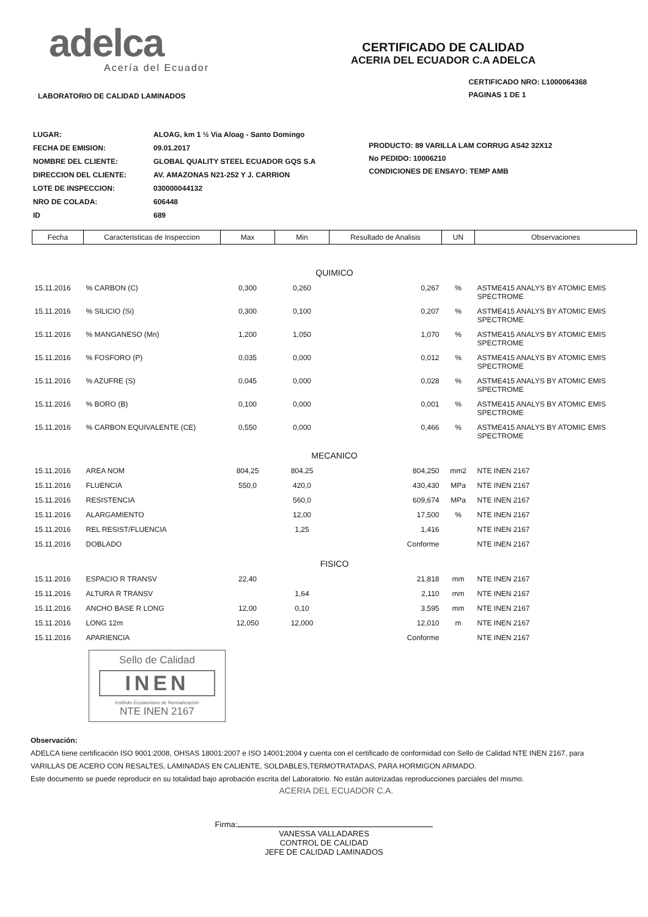adelca
Acería del Ecuador
CERTIFICADO DE CALIDAD
ACERIA DEL ECUADOR C.A ADELCA
LABORATORIO DE CALIDAD LAMINADOS
CERTIFICADO NRO: L1000064368
PAGINAS 1 DE 1
| LUGAR: | ALOAG, km 1 ½ Via Aloag - Santo Domingo |
| FECHA DE EMISION: | 09.01.2017 |
| NOMBRE DEL CLIENTE: | GLOBAL QUALITY STEEL ECUADOR GQS S.A |
| DIRECCION DEL CLIENTE: | AV. AMAZONAS N21-252 Y J. CARRION |
| LOTE DE INSPECCION: | 030000044132 |
| NRO DE COLADA: | 606448 |
| ID | 689 |
PRODUCTO: 89 VARILLA LAM CORRUG AS42 32X12
No PEDIDO: 10006210
CONDICIONES DE ENSAYO: TEMP AMB
| Fecha | Caracteristicas de Inspeccion | Max | Min | Resultado de Analisis | UN | Observaciones |
| --- | --- | --- | --- | --- | --- | --- |
| QUIMICO | | | | | | |
| 15.11.2016 | % CARBON (C) | 0,300 | 0,260 | 0,267 | % | ASTME415 ANALYS BY ATOMIC EMIS SPECTROME |
| 15.11.2016 | % SILICIO (Si) | 0,300 | 0,100 | 0,207 | % | ASTME415 ANALYS BY ATOMIC EMIS SPECTROME |
| 15.11.2016 | % MANGANESO (Mn) | 1,200 | 1,050 | 1,070 | % | ASTME415 ANALYS BY ATOMIC EMIS SPECTROME |
| 15.11.2016 | % FOSFORO (P) | 0,035 | 0,000 | 0,012 | % | ASTME415 ANALYS BY ATOMIC EMIS SPECTROME |
| 15.11.2016 | % AZUFRE (S) | 0,045 | 0,000 | 0,028 | % | ASTME415 ANALYS BY ATOMIC EMIS SPECTROME |
| 15.11.2016 | % BORO (B) | 0,100 | 0,000 | 0,001 | % | ASTME415 ANALYS BY ATOMIC EMIS SPECTROME |
| 15.11.2016 | % CARBON EQUIVALENTE (CE) | 0,550 | 0,000 | 0,466 | % | ASTME415 ANALYS BY ATOMIC EMIS SPECTROME |
| MECANICO | | | | | | |
| 15.11.2016 | AREA NOM | 804,25 | 804,25 | 804,250 | mm2 | NTE INEN 2167 |
| 15.11.2016 | FLUENCIA | 550,0 | 420,0 | 430,430 | MPa | NTE INEN 2167 |
| 15.11.2016 | RESISTENCIA | | 560,0 | 609,674 | MPa | NTE INEN 2167 |
| 15.11.2016 | ALARGAMIENTO | | 12,00 | 17,500 | % | NTE INEN 2167 |
| 15.11.2016 | REL RESIST/FLUENCIA | | 1,25 | 1,416 | | NTE INEN 2167 |
| 15.11.2016 | DOBLADO | | | Conforme | | NTE INEN 2167 |
| FISICO | | | | | | |
| 15.11.2016 | ESPACIO R TRANSV | 22,40 | | 21,818 | mm | NTE INEN 2167 |
| 15.11.2016 | ALTURA R TRANSV | | 1,64 | 2,110 | mm | NTE INEN 2167 |
| 15.11.2016 | ANCHO BASE R LONG | 12,00 | 0,10 | 3,595 | mm | NTE INEN 2167 |
| 15.11.2016 | LONG 12m | 12,050 | 12,000 | 12,010 | m | NTE INEN 2167 |
| 15.11.2016 | APARIENCIA | | | Conforme | | NTE INEN 2167 |
Sello de Calidad
INEN
Instituto Ecuatoriano de Normalización
NTE INEN 2167
Observación:
ADELCA tiene certificación ISO 9001:2008, OHSAS 18001:2007 e ISO 14001:2004 y cuenta con el certificado de conformidad con Sello de Calidad NTE INEN 2167, para VARILLAS DE ACERO CON RESALTES, LAMINADAS EN CALIENTE, SOLDABLES,TERMOTRATADAS, PARA HORMIGON ARMADO.
Este documento se puede reproducir en su totalidad bajo aprobación escrita del Laboratorio. No están autorizadas reproducciones parciales del mismo.
ACERIA DEL ECUADOR C.A.
Firma:
VANESSA VALLADARES
CONTROL DE CALIDAD
JEFE DE CALIDAD LAMINADOS